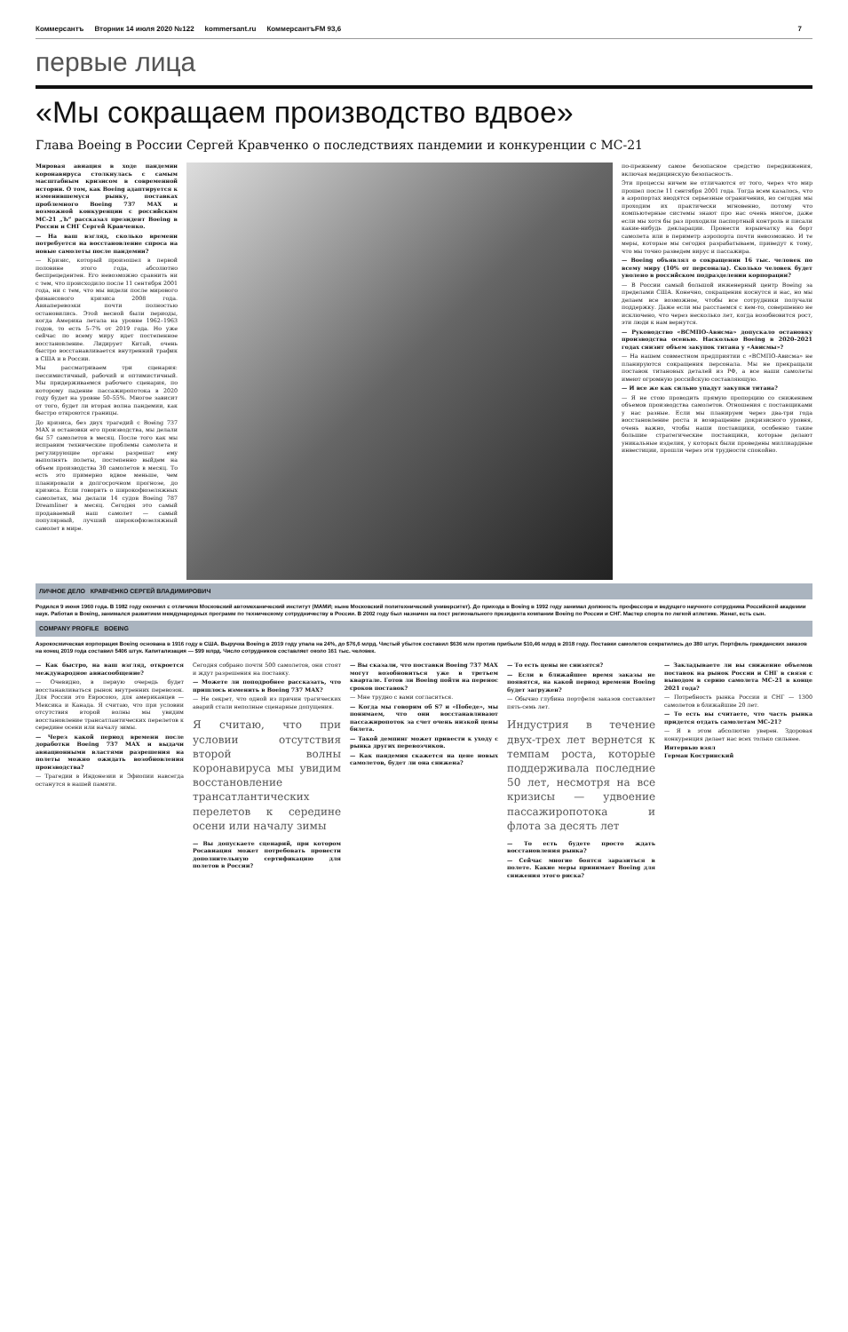Коммерсантъ Вторник 14 июля 2020 №122 kommersant.ru КоммерсантъFM 93,6 7
первые лица
«Мы сокращаем производство вдвое»
Глава Boeing в России Сергей Кравченко о последствиях пандемии и конкуренции с МС-21
Мировая авиация в ходе пандемии коронавируса столкнулась с самым масштабным кризисом в современной истории. О том, как Boeing адаптируется к изменившемуся рынку, поставках проблемного Boeing 737 MAX и возможной конкуренции с российским МС-21 „Ъ“ рассказал президент Boeing в России и СНГ Сергей Кравченко.
— На ваш взгляд, сколько времени потребуется на восстановление спроса на новые самолеты после пандемии?
— Кризис, который произошел в первой половине этого года, абсолютно беспрецедентен. Его невозможно сравнить ни с тем, что происходило после 11 сентября 2001 года, ни с тем, что мы видели после мирового финансового кризиса 2008 года. Авиаперевозки почти полностью остановились. Этой весной были периоды, когда Америка летала на уровне 1962–1963 годов, то есть 5–7% от 2019 года. Но уже сейчас по всему миру идет постепенное восстановление. Лидирует Китай, очень быстро восстанавливается внутренний трафик в США и в России.
Мы рассматриваем три сценария: пессимистичный, рабочий и оптимистичный. Мы придерживаемся рабочего сценария, по которому падение пассажиропотока в 2020 году будет на уровне 50–55%. Многое зависит от того, будет ли вторая волна пандемии, как быстро откроются границы.
До кризиса, без двух трагедий с Boeing 737 MAX и остановки его производства, мы делали бы 57 самолетов в месяц. После того как мы исправим технические проблемы самолета и регулирующие органы разрешат ему выполнять полеты, постепенно выйдем на объем производства 30 самолетов в месяц. То есть это примерно вдвое меньше, чем планировали в долгосрочном прогнозе, до кризиса. Если говорить о широкофюзеляжных самолетах, мы делали 14 судов Boeing 787 Dreamliner в месяц. Сегодня это самый продаваемый наш самолет — самый популярный, лучший широкофюзеляжный самолет в мире.
по-прежнему самое безопасное средство передвижения, включая медицинскую безопасность.
Эти процессы ничем не отличаются от того, через что мир прошел после 11 сентября 2001 года. Тогда всем казалось, что в аэропортах вводятся серьезные ограничения, но сегодня мы проходим их практически мгновенно, потому что компьютерные системы знают про нас очень многое, даже если мы хотя бы раз проходили паспортный контроль и писали какие-нибудь декларации. Пронести взрывчатку на борт самолета или в периметр аэропорта почти невозможно. И те меры, которые мы сегодня разрабатываем, приведут к тому, что мы точно разведем вирус и пассажира.
— Boeing объявлял о сокращении 16 тыс. человек по всему миру (10% от персонала). Сколько человек будет уволено в российском подразделении корпорации?
— В России самый большой инженерный центр Boeing за пределами США. Конечно, сокращения коснутся и нас, но мы делаем все возможное, чтобы все сотрудники получали поддержку. Даже если мы расстаемся с кем-то, совершенно не исключено, что через несколько лет, когда возобновится рост, эти люди к нам вернутся.
— Руководство «ВСМПО-Ависма» допускало остановку производства осенью. Насколько Boeing в 2020–2021 годах снизит объем закупок титана у «Ависмы»?
— На нашем совместном предприятии с «ВСМПО-Ависма» не планируются сокращения персонала. Мы не прекращали поставок титановых деталей из РФ, а все наши самолеты имеют огромную российскую составляющую.
— И все же как сильно упадут закупки титана?
— Я не стою проводить прямую пропорцию со снижением объемов производства самолетов. Отношения с поставщиками у нас разные. Если мы планируем через два-три года восстановление роста и возвращение докризисного уровня, очень важно, чтобы наши поставщики, особенно такие большие стратегические поставщики, которые делают уникальные изделия, у которых были проведены миллиардные инвестиции, прошли через эти трудности спокойно.
ЛИЧНОЕ ДЕЛО КРАВЧЕНКО СЕРГЕЙ ВЛАДИМИРОВИЧ
Родился 9 июня 1960 года. В 1982 году окончил с отличием Московский автомеханический институт (МАМИ; ныне Московский политехнический университет). До прихода в Boeing в 1992 году занимал должность профессора и ведущего научного сотрудника Российской академии наук. Работая в Boeing, занимался развитием международных программ по техническому сотрудничеству в России. В 2002 году был назначен на пост регионального президента компании Boeing по России и СНГ. Мастер спорта по легкой атлетике. Женат, есть сын.
COMPANY PROFILE BOEING
Аэрокосмическая корпорация Boeing основана в 1916 году в США. Выручка Boeing в 2019 году упала на 24%, до $76,6 млрд. Чистый убыток составил $636 млн против прибыли $10,46 млрд в 2018 году. Поставки самолетов сократились до 380 штук. Портфель гражданских заказов на конец 2019 года составил 5406 штук. Капитализация — $99 млрд. Число сотрудников составляет около 161 тыс. человек.
— Как быстро, на ваш взгляд, откроется международное авиасообщение?
— Очевидно, в первую очередь будет восстанавливаться рынок внутренних перевозок. Для России это Евросоюз, для американцев — Мексика и Канада. Я считаю, что при условии отсутствия второй волны мы увидим восстановление трансатлантических перелетов к середине осени или началу зимы.
— Через какой период времени после доработки Boeing 737 MAX и выдачи авиационными властями разрешения на полеты можно ожидать возобновления производства?
— Трагедии в Индонезии и Эфиопии навсегда останутся в нашей памяти.
Сегодня собрано почти 500 самолетов, они стоят и ждут разрешения на поставку.
— Можете ли поподробнее рассказать, что пришлось изменить в Boeing 737 MAX?
— Не секрет, что одной из причин трагических аварий стали неполные сценарные допущения.
Я считаю, что при условии отсутствия второй волны коронавируса мы увидим восстановление трансатлантических перелетов к середине осени или началу зимы
— Вы допускаете сценарий, при котором Росавиация может потребовать провести дополнительную сертификацию для полетов в России?
— Вы сказали, что поставки Boeing 737 MAX могут возобновиться уже в третьем квартале. Готов ли Boeing пойти на перенос сроков поставок?
— Мне трудно с вами согласиться.
— Когда мы говорим об S7 и «Победе», мы понимаем, что они восстанавливают пассажиропоток за счет очень низкой цены билета.
— Такой демпинг может привести к уходу с рынка других перевозчиков.
— Как пандемия скажется на цене новых самолетов, будет ли она снижена?
— То есть цены не снизятся?
— Если в ближайшее время заказы не появятся, на какой период времени Boeing будет загружен?
— Обычно глубина портфеля заказов составляет пять-семь лет.
Индустрия в течение двух-трех лет вернется к темпам роста, которые поддерживала последние 50 лет, несмотря на все кризисы — удвоение пассажиропотока и флота за десять лет
— То есть будете просто ждать восстановления рынка?
— Сейчас многие боятся заразиться в полете. Какие меры принимает Boeing для снижения этого риска?
— Закладываете ли вы снижение объемов поставок на рынок России и СНГ в связи с выводом в серию самолета МС-21 в конце 2021 года?
— Потребность рынка России и СНГ — 1300 самолетов в ближайшие 20 лет.
— То есть вы считаете, что часть рынка придется отдать самолетам МС-21?
— Я в этом абсолютно уверен. Здоровая конкуренция делает нас всех только сильнее.
Интервью взял
Герман Костринский